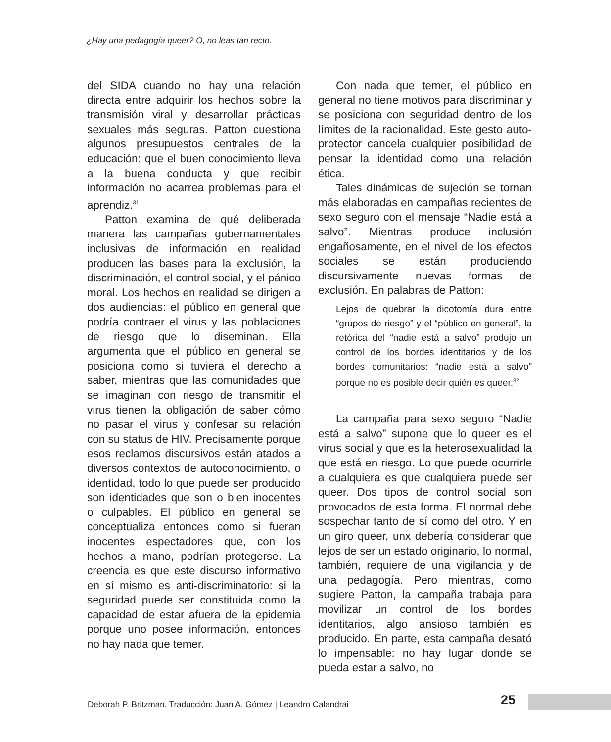¿Hay una pedagogía queer? O, no leas tan recto.
del SIDA cuando no hay una relación directa entre adquirir los hechos sobre la transmisión viral y desarrollar prácticas sexuales más seguras. Patton cuestiona algunos presupuestos centrales de la educación: que el buen conocimiento lleva a la buena conducta y que recibir información no acarrea problemas para el aprendiz.<sup>31</sup>
Patton examina de qué deliberada manera las campañas gubernamentales inclusivas de información en realidad producen las bases para la exclusión, la discriminación, el control social, y el pánico moral. Los hechos en realidad se dirigen a dos audiencias: el público en general que podría contraer el virus y las poblaciones de riesgo que lo diseminan. Ella argumenta que el público en general se posiciona como si tuviera el derecho a saber, mientras que las comunidades que se imaginan con riesgo de transmitir el virus tienen la obligación de saber cómo no pasar el virus y confesar su relación con su status de HIV. Precisamente porque esos reclamos discursivos están atados a diversos contextos de autoconocimiento, o identidad, todo lo que puede ser producido son identidades que son o bien inocentes o culpables. El público en general se conceptualiza entonces como si fueran inocentes espectadores que, con los hechos a mano, podrían protegerse. La creencia es que este discurso informativo en sí mismo es anti-discriminatorio: si la seguridad puede ser constituida como la capacidad de estar afuera de la epidemia porque uno posee información, entonces no hay nada que temer.
Con nada que temer, el público en general no tiene motivos para discriminar y se posiciona con seguridad dentro de los límites de la racionalidad. Este gesto auto-protector cancela cualquier posibilidad de pensar la identidad como una relación ética.
Tales dinámicas de sujeción se tornan más elaboradas en campañas recientes de sexo seguro con el mensaje “Nadie está a salvo”. Mientras produce inclusión engañosamente, en el nivel de los efectos sociales se están produciendo discursivamente nuevas formas de exclusión. En palabras de Patton:
Lejos de quebrar la dicotomía dura entre “grupos de riesgo” y el “público en general”, la retórica del “nadie está a salvo” produjo un control de los bordes identitarios y de los bordes comunitarios: “nadie está a salvo” porque no es posible decir quién es queer.<sup>32</sup>
La campaña para sexo seguro “Nadie está a salvo” supone que lo queer es el virus social y que es la heterosexualidad la que está en riesgo. Lo que puede ocurrirle a cualquiera es que cualquiera puede ser queer. Dos tipos de control social son provocados de esta forma. El normal debe sospechar tanto de sí como del otro. Y en un giro queer, unx debería considerar que lejos de ser un estado originario, lo normal, también, requiere de una vigilancia y de una pedagogía. Pero mientras, como sugiere Patton, la campaña trabaja para movilizar un control de los bordes identitarios, algo ansioso también es producido. En parte, esta campaña desató lo impensable: no hay lugar donde se pueda estar a salvo, no
Deborah P. Britzman. Traducción: Juan A. Gómez | Leandro Calandrai
25